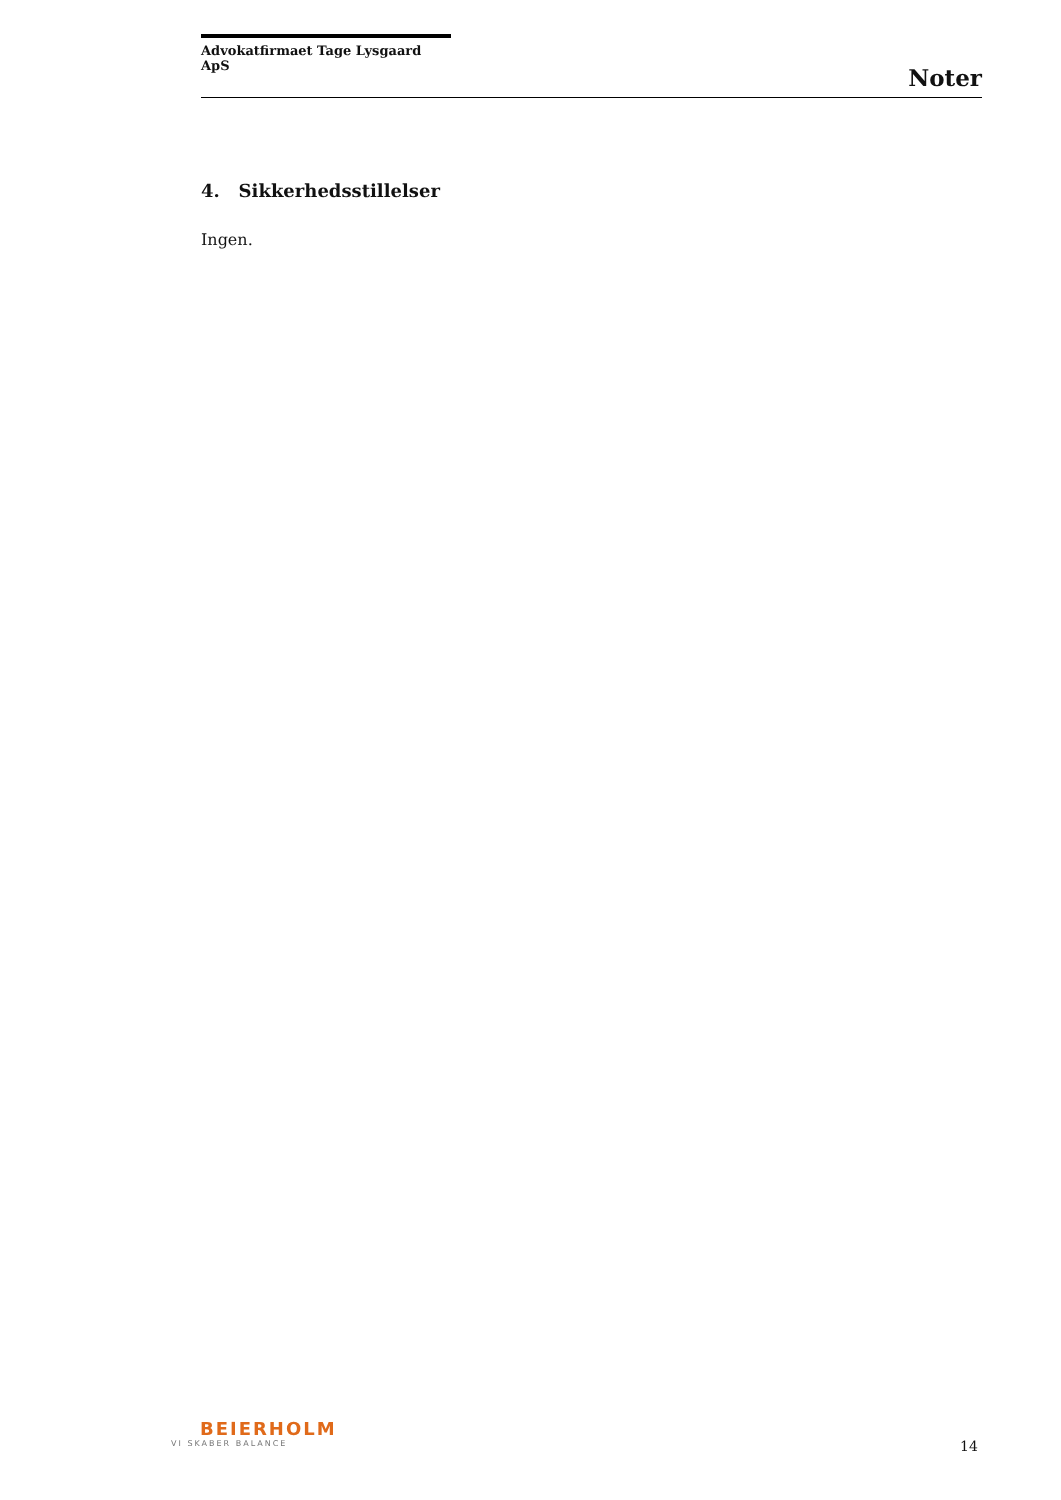Advokatfirmaet Tage Lysgaard ApS
Noter
4. Sikkerhedsstillelser
Ingen.
BEIERHOLM
VI SKABER BALANCE
14